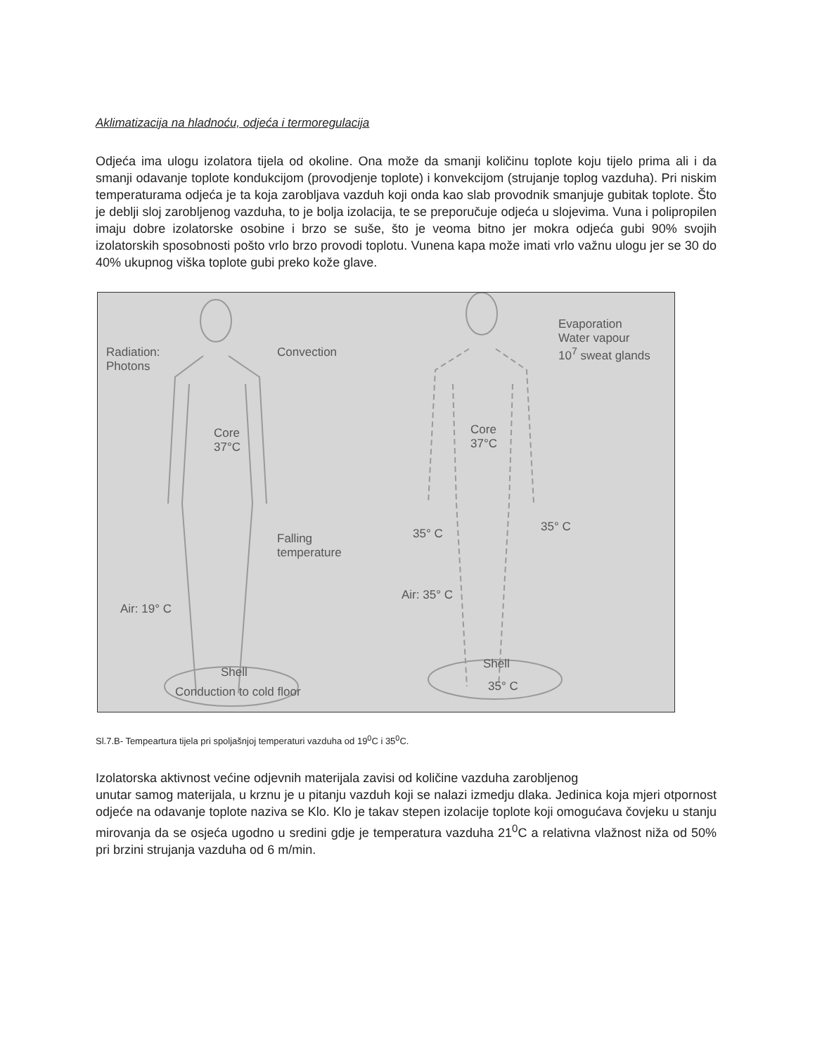Aklimatizacija na hladnoću, odjeća i termoregulacija
Odjeća ima ulogu izolatora tijela od okoline. Ona može da smanji količinu toplote koju tijelo prima ali i da smanji odavanje toplote kondukcijom (provodjenje toplote) i konvekcijom (strujanje toplog vazduha). Pri niskim temperaturama odjeća je ta koja zarobljava vazduh koji onda kao slab provodnik smanjuje gubitak toplote. Što je deblji sloj zarobljenog vazduha, to je bolja izolacija, te se preporučuje odjeća u slojevima. Vuna i polipropilen imaju dobre izolatorske osobine i brzo se suše, što je veoma bitno jer mokra odjeća gubi 90% svojih izolatorskih sposobnosti pošto vrlo brzo provodi toplotu. Vunena kapa može imati vrlo važnu ulogu jer se 30 do 40% ukupnog viška toplote gubi preko kože glave.
Radiation:
Photons
Convection
Core
37°C
Falling
temperature
Air: 19° C
Shell
Conduction to cold floor
Evaporation
Water vapour
10<sup>7</sup> sweat glands
Core
37°C
35° C 35° C
Air: 35° C
Shell
35° C
Sl.7.B- Tempeartura tijela pri spoljašnjoj temperaturi vazduha od 19<sup>0</sup>C i 35<sup>0</sup>C.
Izolatorska aktivnost većine odjevnih materijala zavisi od količine vazduha zarobljenog
unutar samog materijala, u krznu je u pitanju vazduh koji se nalazi izmedju dlaka. Jedinica koja mjeri otpornost odjeće na odavanje toplote naziva se Klo. Klo je takav stepen izolacije toplote koji omogućava čovjeku u stanju mirovanja da se osjeća ugodno u sredini gdje je temperatura vazduha 21<sup>0</sup>C a relativna vlažnost niža od 50% pri brzini strujanja vazduha od 6 m/min.